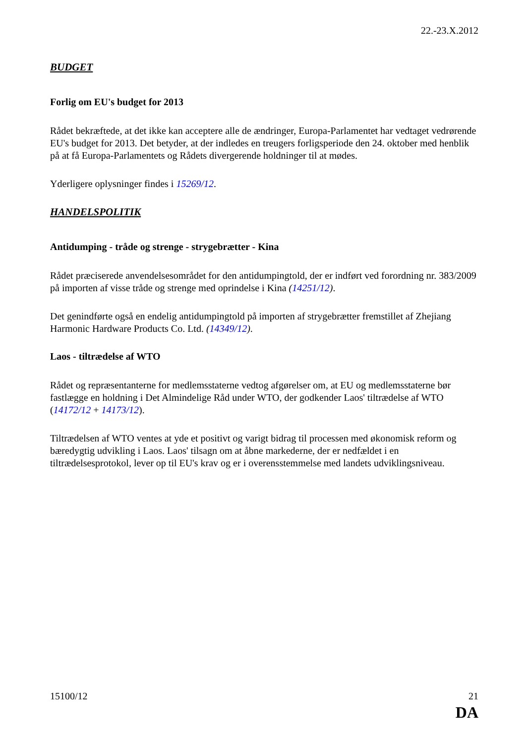22.-23.X.2012
BUDGET
Forlig om EU's budget for 2013
Rådet bekræftede, at det ikke kan acceptere alle de ændringer, Europa-Parlamentet har vedtaget vedrørende EU's budget for 2013. Det betyder, at der indledes en treugers forligsperiode den 24. oktober med henblik på at få Europa-Parlamentets og Rådets divergerende holdninger til at mødes.
Yderligere oplysninger findes i 15269/12.
HANDELSPOLITIK
Antidumping - tråde og strenge - strygebrætter - Kina
Rådet præciserede anvendelsesområdet for den antidumpingtold, der er indført ved forordning nr. 383/2009 på importen af visse tråde og strenge med oprindelse i Kina (14251/12).
Det genindførte også en endelig antidumpingtold på importen af strygebrætter fremstillet af Zhejiang Harmonic Hardware Products Co. Ltd. (14349/12).
Laos - tiltrædelse af WTO
Rådet og repræsentanterne for medlemsstaterne vedtog afgørelser om, at EU og medlemsstaterne bør fastlægge en holdning i Det Almindelige Råd under WTO, der godkender Laos' tiltrædelse af WTO (14172/12 + 14173/12).
Tiltrædelsen af WTO ventes at yde et positivt og varigt bidrag til processen med økonomisk reform og bæredygtig udvikling i Laos. Laos' tilsagn om at åbne markederne, der er nedfældet i en tiltrædelsesprotokol, lever op til EU's krav og er i overensstemmelse med landets udviklingsniveau.
15100/12 21
DA